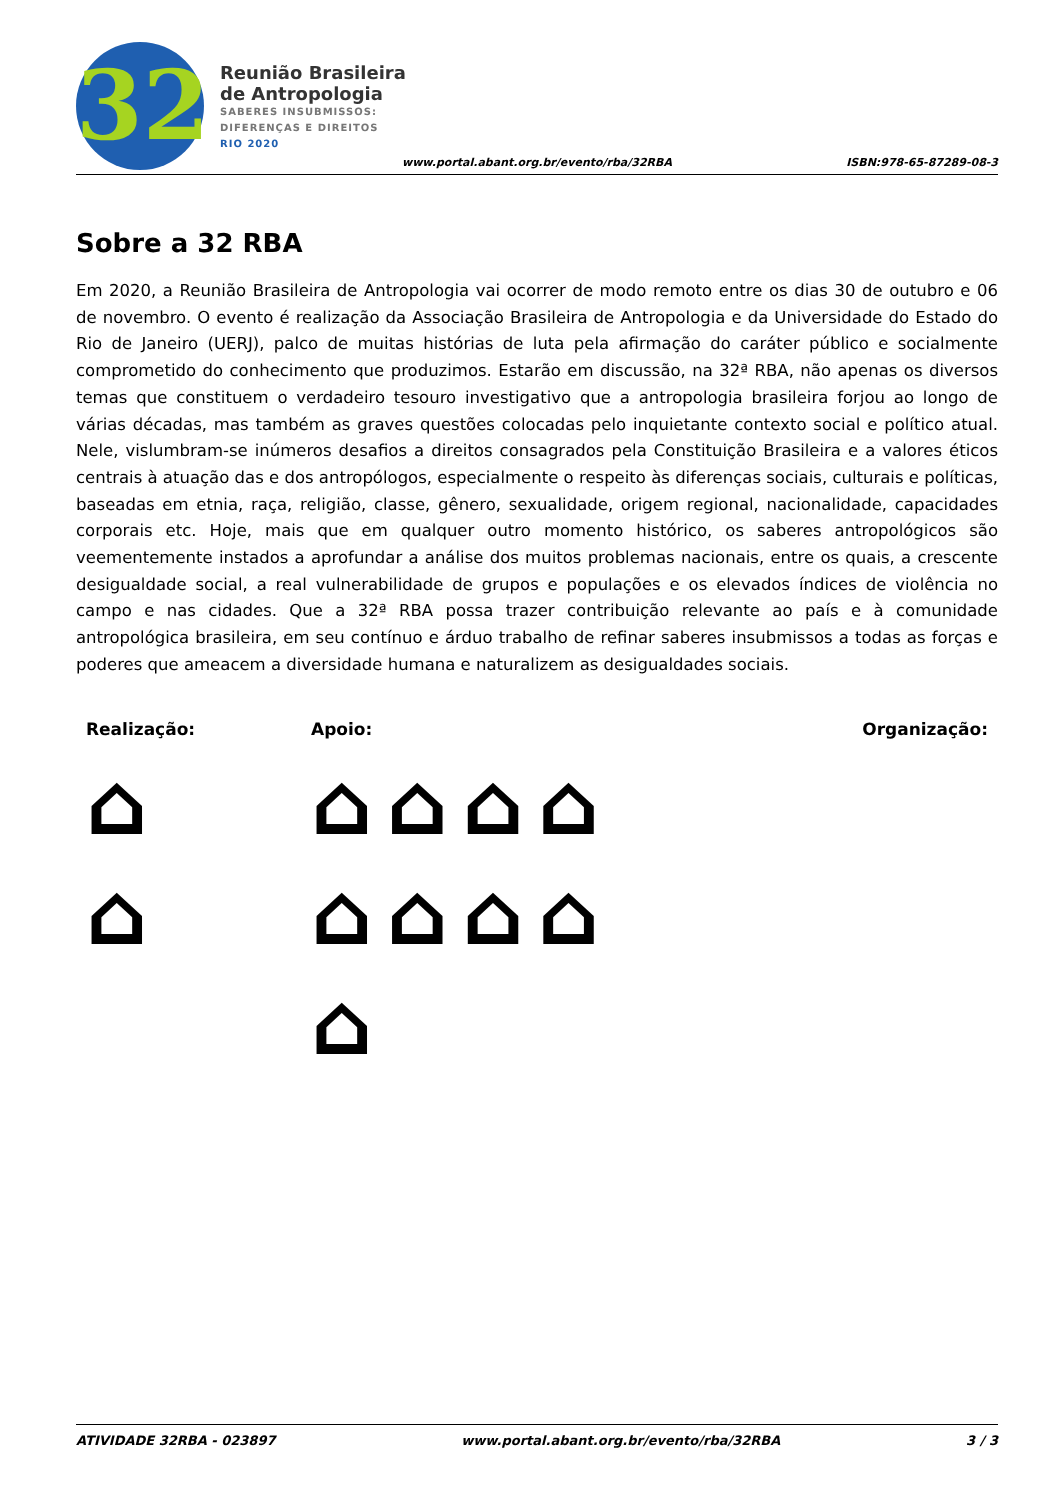32
Reunião Brasileira
de Antropologia
SABERES INSUBMISSOS:
DIFERENÇAS E DIREITOS
RIO 2020
www.portal.abant.org.br/evento/rba/32RBA
ISBN:978-65-87289-08-3
Sobre a 32 RBA
Em 2020, a Reunião Brasileira de Antropologia vai ocorrer de modo remoto entre os dias 30 de outubro e 06 de novembro. O evento é realização da Associação Brasileira de Antropologia e da Universidade do Estado do Rio de Janeiro (UERJ), palco de muitas histórias de luta pela afirmação do caráter público e socialmente comprometido do conhecimento que produzimos. Estarão em discussão, na 32ª RBA, não apenas os diversos temas que constituem o verdadeiro tesouro investigativo que a antropologia brasileira forjou ao longo de várias décadas, mas também as graves questões colocadas pelo inquietante contexto social e político atual. Nele, vislumbram-se inúmeros desafios a direitos consagrados pela Constituição Brasileira e a valores éticos centrais à atuação das e dos antropólogos, especialmente o respeito às diferenças sociais, culturais e políticas, baseadas em etnia, raça, religião, classe, gênero, sexualidade, origem regional, nacionalidade, capacidades corporais etc. Hoje, mais que em qualquer outro momento histórico, os saberes antropológicos são veementemente instados a aprofundar a análise dos muitos problemas nacionais, entre os quais, a crescente desigualdade social, a real vulnerabilidade de grupos e populações e os elevados índices de violência no campo e nas cidades. Que a 32ª RBA possa trazer contribuição relevante ao país e à comunidade antropológica brasileira, em seu contínuo e árduo trabalho de refinar saberes insubmissos a todas as forças e poderes que ameacem a diversidade humana e naturalizem as desigualdades sociais.
Realização:
⌂
⌂
Apoio:
⌂ ⌂ ⌂ ⌂
⌂ ⌂ ⌂ ⌂
⌂
Organização:
ATIVIDADE 32RBA - 023897 www.portal.abant.org.br/evento/rba/32RBA 3 / 3